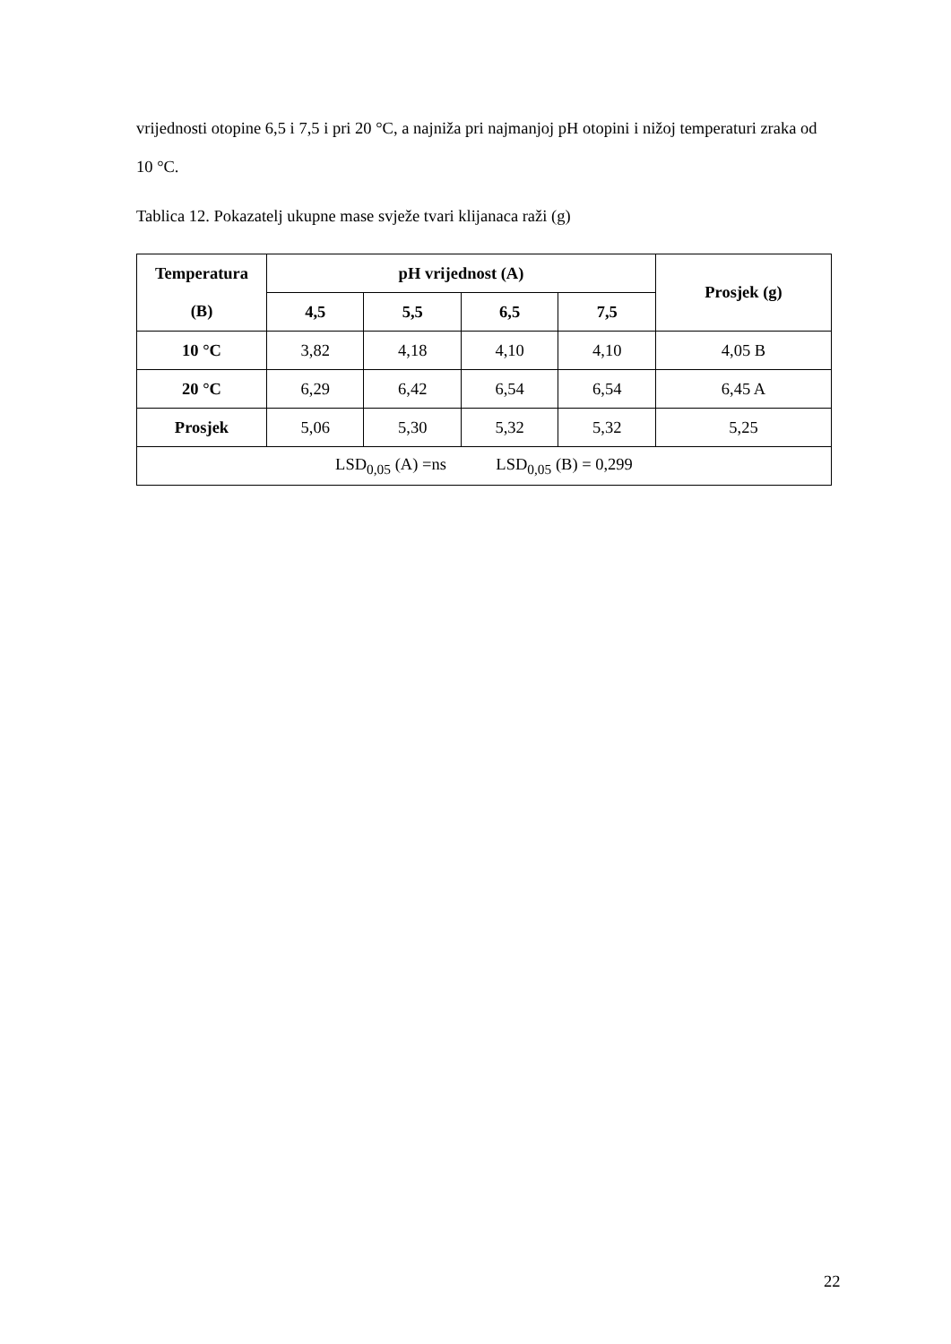vrijednosti otopine 6,5 i 7,5 i pri 20 °C, a najniža pri najmanjoj pH otopini i nižoj temperaturi zraka od 10 °C.
Tablica 12. Pokazatelj ukupne mase svježe tvari klijanaca raži (g)
| Temperatura (B) | pH vrijednost (A) | | | | Prosjek (g) |
| --- | --- | --- | --- | --- | --- |
| | 4,5 | 5,5 | 6,5 | 7,5 | |
| 10 °C | 3,82 | 4,18 | 4,10 | 4,10 | 4,05 B |
| 20 °C | 6,29 | 6,42 | 6,54 | 6,54 | 6,45 A |
| Prosjek | 5,06 | 5,30 | 5,32 | 5,32 | 5,25 |
| LSD<sub>0,05</sub> (A) =ns LSD<sub>0,05</sub> (B) = 0,299 | | | | | |
22